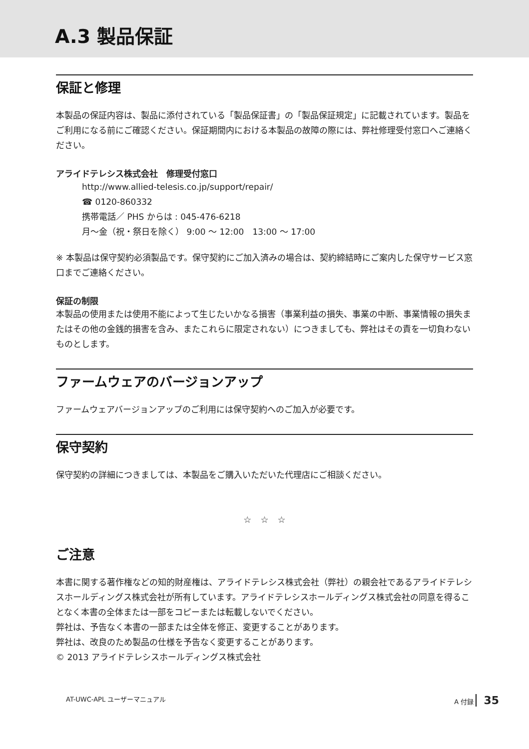A.3 製品保証
保証と修理
本製品の保証内容は、製品に添付されている「製品保証書」の「製品保証規定」に記載されています。製品をご利用になる前にご確認ください。保証期間内における本製品の故障の際には、弊社修理受付窓口へご連絡ください。
アライドテレシス株式会社　修理受付窓口
http://www.allied-telesis.co.jp/support/repair/
☎ 0120-860332
携帯電話／ PHS からは : 045-476-6218
月～金（祝・祭日を除く） 9:00 ～ 12:00　13:00 ～ 17:00
※ 本製品は保守契約必須製品です。保守契約にご加入済みの場合は、契約締結時にご案内した保守サービス窓口までご連絡ください。
保証の制限
本製品の使用または使用不能によって生じたいかなる損害（事業利益の損失、事業の中断、事業情報の損失またはその他の金銭的損害を含み、またこれらに限定されない）につきましても、弊社はその責を一切負わないものとします。
ファームウェアのバージョンアップ
ファームウェアバージョンアップのご利用には保守契約へのご加入が必要です。
保守契約
保守契約の詳細につきましては、本製品をご購入いただいた代理店にご相談ください。
☆　☆　☆
ご注意
本書に関する著作権などの知的財産権は、アライドテレシス株式会社（弊社）の親会社であるアライドテレシスホールディングス株式会社が所有しています。アライドテレシスホールディングス株式会社の同意を得ることなく本書の全体または一部をコピーまたは転載しないでください。
弊社は、予告なく本書の一部または全体を修正、変更することがあります。
弊社は、改良のため製品の仕様を予告なく変更することがあります。
© 2013 アライドテレシスホールディングス株式会社
AT-UWC-APL ユーザーマニュアル A 付録 35